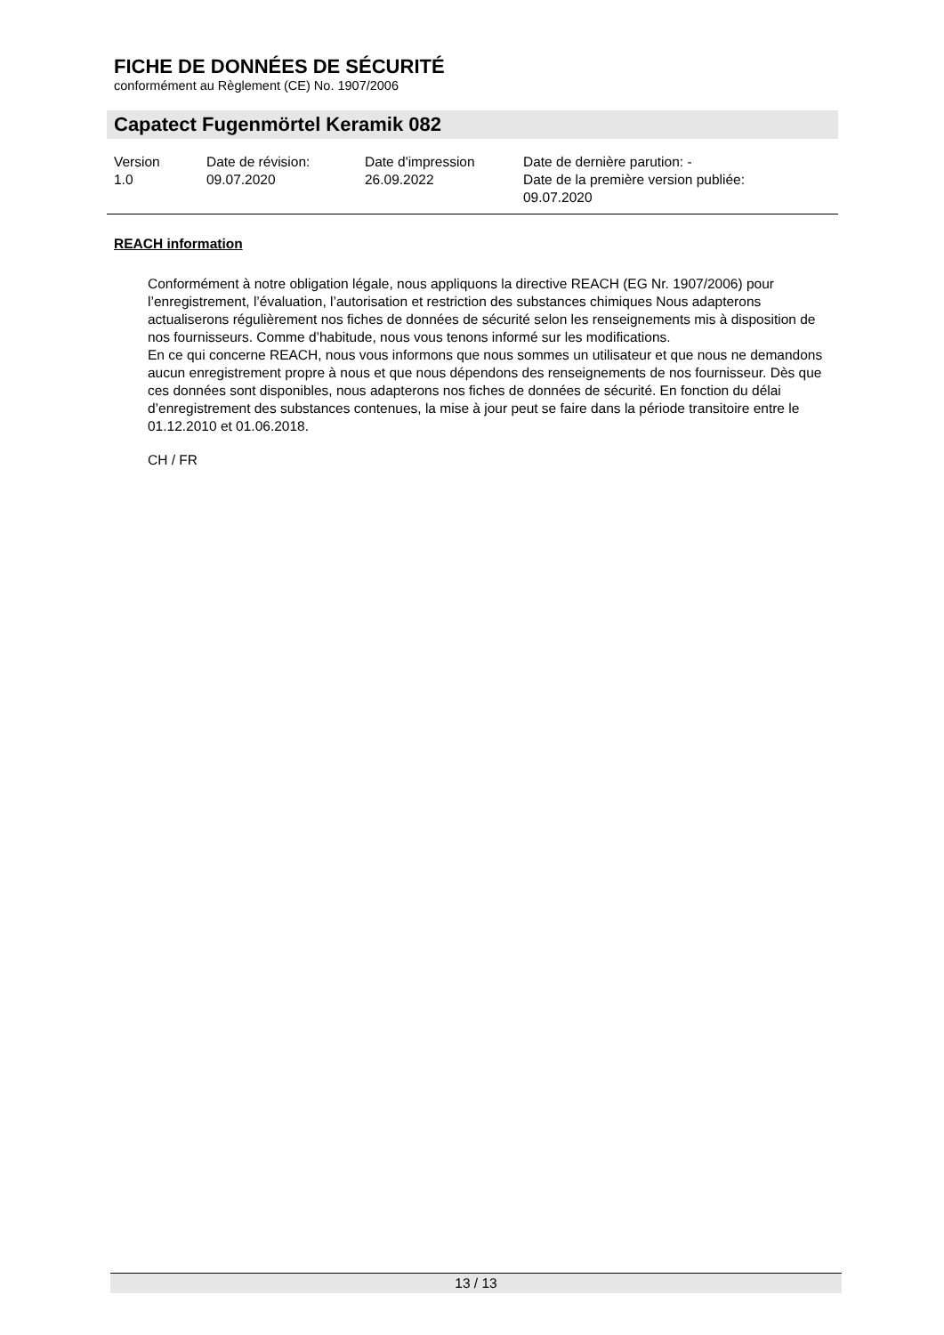FICHE DE DONNÉES DE SÉCURITÉ
conformément au Règlement (CE) No. 1907/2006
Capatect Fugenmörtel Keramik 082
| Version 1.0 | Date de révision: 09.07.2020 | Date d'impression 26.09.2022 | Date de dernière parution: - Date de la première version publiée: 09.07.2020 |
REACH information
Conformément à notre obligation légale, nous appliquons la directive REACH (EG Nr. 1907/2006) pour l’enregistrement, l’évaluation, l’autorisation et restriction des substances chimiques Nous adapterons actualiserons régulièrement nos fiches de données de sécurité selon les renseignements mis à disposition de nos fournisseurs. Comme d’habitude, nous vous tenons informé sur les modifications.
En ce qui concerne REACH, nous vous informons que nous sommes un utilisateur et que nous ne demandons aucun enregistrement propre à nous et que nous dépendons des renseignements de nos fournisseur. Dès que ces données sont disponibles, nous adapterons nos fiches de données de sécurité. En fonction du délai d’enregistrement des substances contenues, la mise à jour peut se faire dans la période transitoire entre le 01.12.2010 et 01.06.2018.
CH / FR
13 / 13